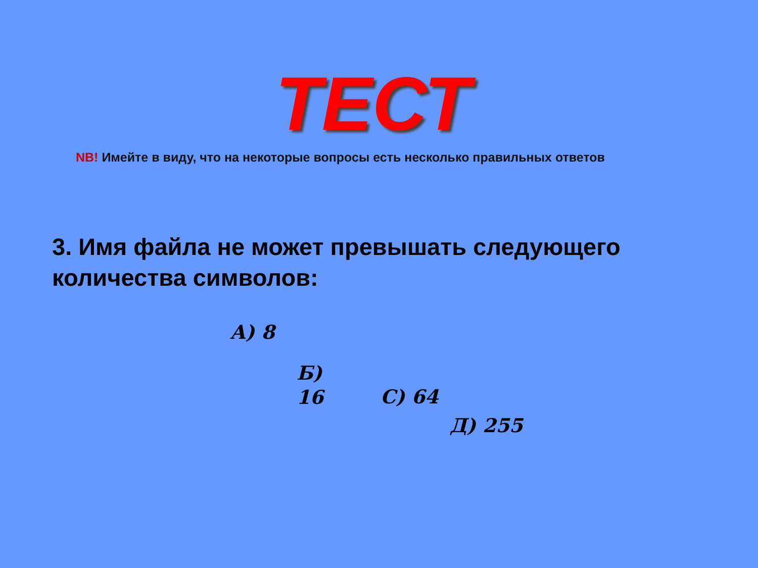ТЕСТ
NB! Имейте в виду, что на некоторые вопросы есть несколько правильных ответов
3. Имя файла не может превышать следующего количества символов:
А) 8
Б)
16
С) 64
Д) 255